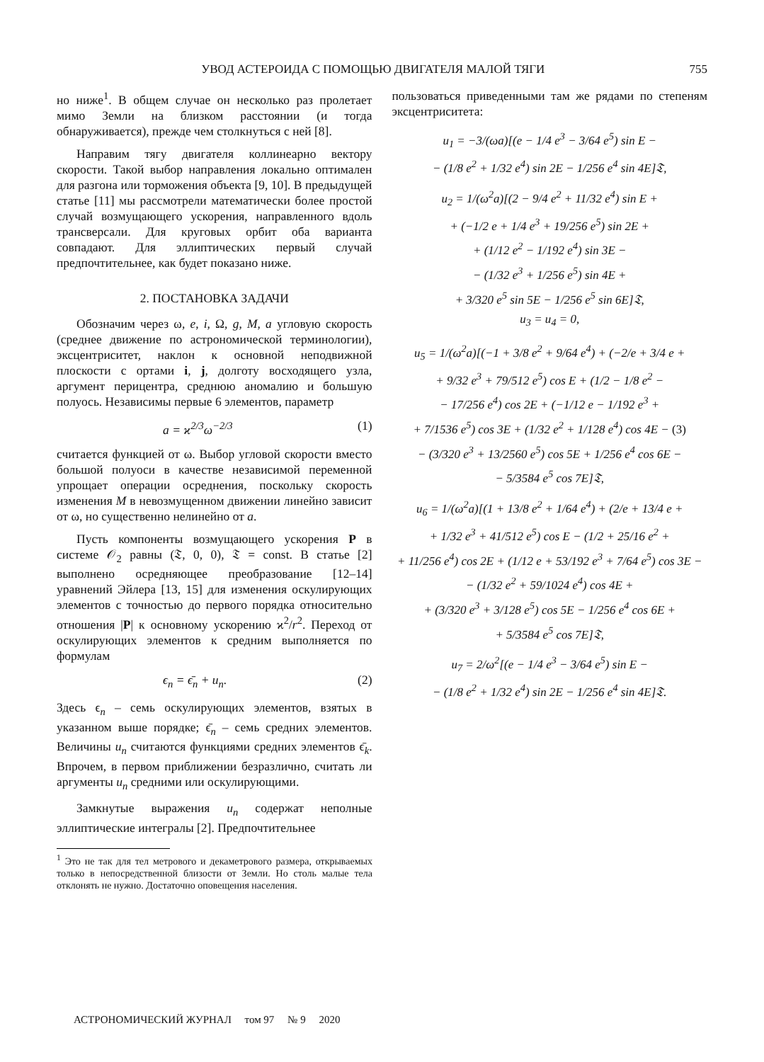УВОД АСТЕРОИДА С ПОМОЩЬЮ ДВИГАТЕЛЯ МАЛОЙ ТЯГИ 755
но ниже<sup>1</sup>. В общем случае он несколько раз пролетает мимо Земли на близком расстоянии (и тогда обнаруживается), прежде чем столкнуться с ней [8].
Направим тягу двигателя коллинеарно вектору скорости. Такой выбор направления локально оптимален для разгона или торможения объекта [9, 10]. В предыдущей статье [11] мы рассмотрели математически более простой случай возмущающего ускорения, направленного вдоль трансверсали. Для круговых орбит оба варианта совпадают. Для эллиптических первый случай предпочтительнее, как будет показано ниже.
2. ПОСТАНОВКА ЗАДАЧИ
Обозначим через ω, e, i, Ω, g, M, a угловую скорость (среднее движение по астрономической терминологии), эксцентриситет, наклон к основной неподвижной плоскости с ортами i, j, долготу восходящего узла, аргумент перицентра, среднюю аномалию и большую полуось. Независимы первые 6 элементов, параметр
a = ϰ<sup>2/3</sup>ω<sup>−2/3</sup> (1)
считается функцией от ω. Выбор угловой скорости вместо большой полуоси в качестве независимой переменной упрощает операции осреднения, поскольку скорость изменения M в невозмущенном движении линейно зависит от ω, но существенно нелинейно от a.
Пусть компоненты возмущающего ускорения P в системе 𝒪<sub>2</sub> равны (𝔗, 0, 0), 𝔗 = const. В статье [2] выполнено осредняющее преобразование [12–14] уравнений Эйлера [13, 15] для изменения оскулирующих элементов с точностью до первого порядка относительно отношения |P| к основному ускорению ϰ<sup>2</sup>/r<sup>2</sup>. Переход от оскулирующих элементов к средним выполняется по формулам
ϵ<sub>n</sub> = ϵ̄<sub>n</sub> + u<sub>n</sub>. (2)
Здесь ϵ<sub>n</sub> – семь оскулирующих элементов, взятых в указанном выше порядке; ϵ̄<sub>n</sub> – семь средних элементов. Величины u<sub>n</sub> считаются функциями средних элементов ϵ̄<sub>k</sub>. Впрочем, в первом приближении безразлично, считать ли аргументы u<sub>n</sub> средними или оскулирующими.
Замкнутые выражения u<sub>n</sub> содержат неполные эллиптические интегралы [2]. Предпочтительнее
<sup>1</sup> Это не так для тел метрового и декаметрового размера, открываемых только в непосредственной близости от Земли. Но столь малые тела отклонять не нужно. Достаточно оповещения населения.
пользоваться приведенными там же рядами по степеням эксцентриситета:
u<sub>1</sub> = −3/(ωa)[(e − 1/4 e<sup>3</sup> − 3/64 e<sup>5</sup>) sin E −
− (1/8 e<sup>2</sup> + 1/32 e<sup>4</sup>) sin 2E − 1/256 e<sup>4</sup> sin 4E]𝔗,
u<sub>2</sub> = 1/(ω<sup>2</sup>a)[(2 − 9/4 e<sup>2</sup> + 11/32 e<sup>4</sup>) sin E +
+ (−1/2 e + 1/4 e<sup>3</sup> + 19/256 e<sup>5</sup>) sin 2E +
+ (1/12 e<sup>2</sup> − 1/192 e<sup>4</sup>) sin 3E −
− (1/32 e<sup>3</sup> + 1/256 e<sup>5</sup>) sin 4E +
+ 3/320 e<sup>5</sup> sin 5E − 1/256 e<sup>5</sup> sin 6E]𝔗,
u<sub>3</sub> = u<sub>4</sub> = 0,
u<sub>5</sub> = 1/(ω<sup>2</sup>a)[(−1 + 3/8 e<sup>2</sup> + 9/64 e<sup>4</sup>) + (−2/e + 3/4 e +
+ 9/32 e<sup>3</sup> + 79/512 e<sup>5</sup>) cos E + (1/2 − 1/8 e<sup>2</sup> −
− 17/256 e<sup>4</sup>) cos 2E + (−1/12 e − 1/192 e<sup>3</sup> +
+ 7/1536 e<sup>5</sup>) cos 3E + (1/32 e<sup>2</sup> + 1/128 e<sup>4</sup>) cos 4E − (3)
− (3/320 e<sup>3</sup> + 13/2560 e<sup>5</sup>) cos 5E + 1/256 e<sup>4</sup> cos 6E −
− 5/3584 e<sup>5</sup> cos 7E]𝔗,
u<sub>6</sub> = 1/(ω<sup>2</sup>a)[(1 + 13/8 e<sup>2</sup> + 1/64 e<sup>4</sup>) + (2/e + 13/4 e +
+ 1/32 e<sup>3</sup> + 41/512 e<sup>5</sup>) cos E − (1/2 + 25/16 e<sup>2</sup> +
+ 11/256 e<sup>4</sup>) cos 2E + (1/12 e + 53/192 e<sup>3</sup> + 7/64 e<sup>5</sup>) cos 3E −
− (1/32 e<sup>2</sup> + 59/1024 e<sup>4</sup>) cos 4E +
+ (3/320 e<sup>3</sup> + 3/128 e<sup>5</sup>) cos 5E − 1/256 e<sup>4</sup> cos 6E +
+ 5/3584 e<sup>5</sup> cos 7E]𝔗,
u<sub>7</sub> = 2/ω<sup>2</sup>[(e − 1/4 e<sup>3</sup> − 3/64 e<sup>5</sup>) sin E −
− (1/8 e<sup>2</sup> + 1/32 e<sup>4</sup>) sin 2E − 1/256 e<sup>4</sup> sin 4E]𝔗.
АСТРОНОМИЧЕСКИЙ ЖУРНАЛ том 97 № 9 2020